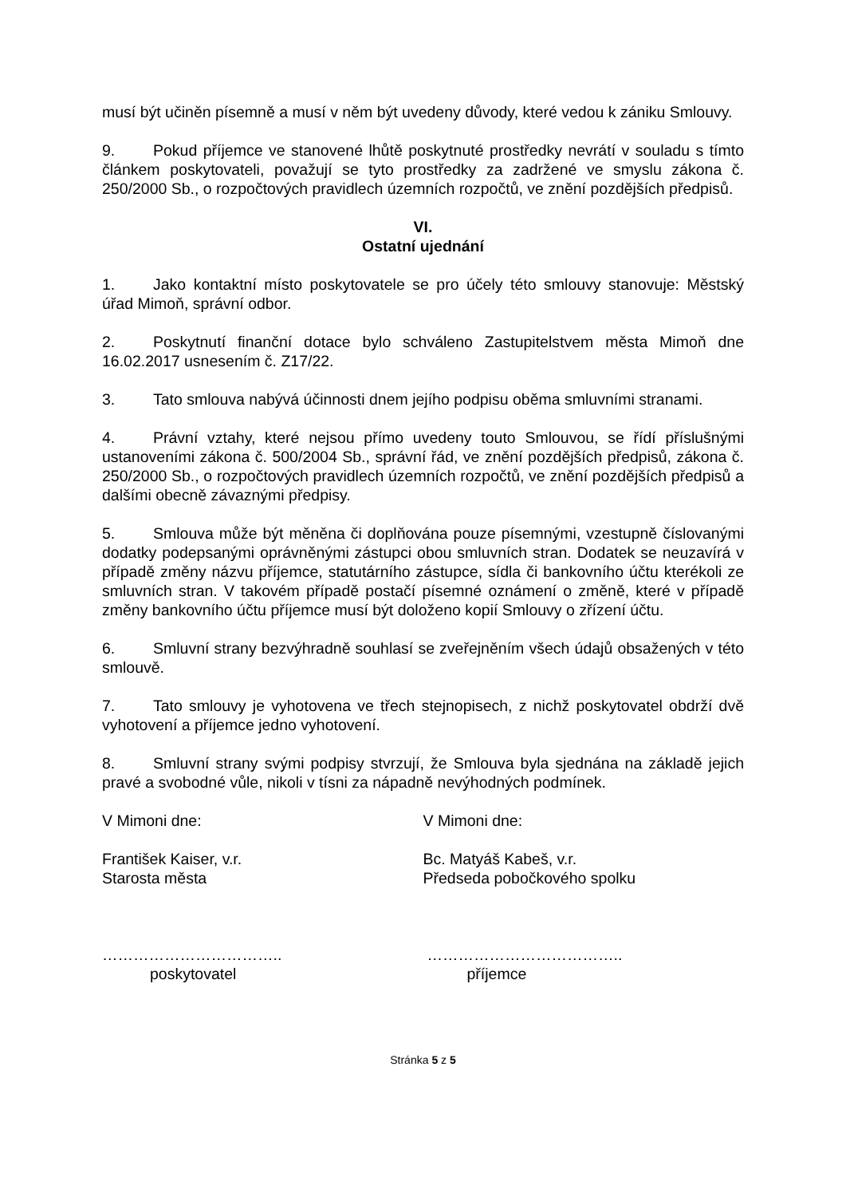musí být učiněn písemně a musí v něm být uvedeny důvody, které vedou k zániku Smlouvy.
9. Pokud příjemce ve stanovené lhůtě poskytnuté prostředky nevrátí v souladu s tímto článkem poskytovateli, považují se tyto prostředky za zadržené ve smyslu zákona č. 250/2000 Sb., o rozpočtových pravidlech územních rozpočtů, ve znění pozdějších předpisů.
VI.
Ostatní ujednání
1. Jako kontaktní místo poskytovatele se pro účely této smlouvy stanovuje: Městský úřad Mimoň, správní odbor.
2. Poskytnutí finanční dotace bylo schváleno Zastupitelstvem města Mimoň dne 16.02.2017 usnesením č. Z17/22.
3. Tato smlouva nabývá účinnosti dnem jejího podpisu oběma smluvními stranami.
4. Právní vztahy, které nejsou přímo uvedeny touto Smlouvou, se řídí příslušnými ustanoveními zákona č. 500/2004 Sb., správní řád, ve znění pozdějších předpisů, zákona č. 250/2000 Sb., o rozpočtových pravidlech územních rozpočtů, ve znění pozdějších předpisů a dalšími obecně závaznými předpisy.
5. Smlouva může být měněna či doplňována pouze písemnými, vzestupně číslovanými dodatky podepsanými oprávněnými zástupci obou smluvních stran. Dodatek se neuzavírá v případě změny názvu příjemce, statutárního zástupce, sídla či bankovního účtu kterékoli ze smluvních stran. V takovém případě postačí písemné oznámení o změně, které v případě změny bankovního účtu příjemce musí být doloženo kopií Smlouvy o zřízení účtu.
6. Smluvní strany bezvýhradně souhlasí se zveřejněním všech údajů obsažených v této smlouvě.
7. Tato smlouvy je vyhotovena ve třech stejnopisech, z nichž poskytovatel obdrží dvě vyhotovení a příjemce jedno vyhotovení.
8. Smluvní strany svými podpisy stvrzují, že Smlouva byla sjednána na základě jejich pravé a svobodné vůle, nikoli v tísni za nápadně nevýhodných podmínek.
V Mimoni dne: V Mimoni dne:
František Kaiser, v.r.
Starosta města
Bc. Matyáš Kabeš, v.r.
Předseda pobočkového spolku
……………………………..
poskytovatel
………………………………..
příjemce
Stránka 5 z 5